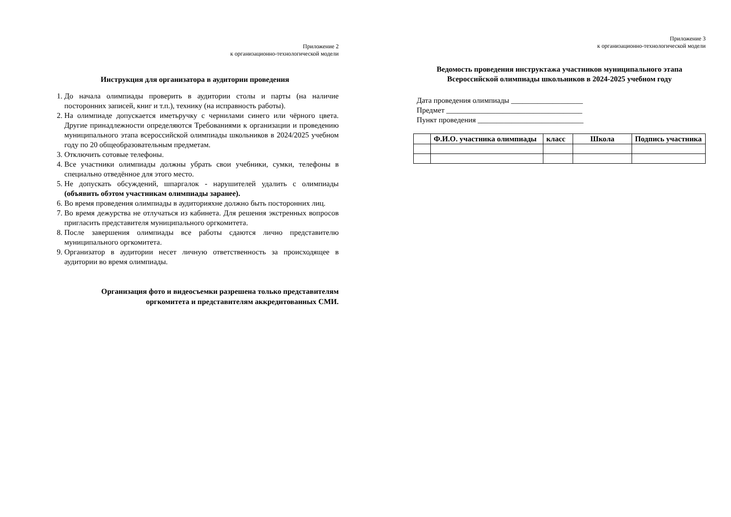Приложение 2
к организационно-технологической модели
Инструкция для организатора в аудитории проведения
1. До начала олимпиады проверить в аудитории столы и парты (на наличие посторонних записей, книг и т.п.), технику (на исправность работы).
2. На олимпиаде допускается иметьручку с чернилами синего или чёрного цвета. Другие принадлежности определяются Требованиями к организации и проведению муниципального этапа всероссийской олимпиады школьников в 2024/2025 учебном году по 20 общеобразовательным предметам.
3. Отключить сотовые телефоны.
4. Все участники олимпиады должны убрать свои учебники, сумки, телефоны в специально отведённое для этого место.
5. Не допускать обсуждений, шпаргалок - нарушителей удалить с олимпиады (объявить обэтом участникам олимпиады заранее).
6. Во время проведения олимпиады в аудиторияхне должно быть посторонних лиц.
7. Во время дежурства не отлучаться из кабинета. Для решения экстренных вопросов пригласить представителя муниципального оргкомитета.
8. После завершения олимпиады все работы сдаются лично представителю муниципального оргкомитета.
9. Организатор в аудитории несет личную ответственность за происходящее в аудитории во время олимпиады.
Организация фото и видеосъемки разрешена только представителям
оргкомитета и представителям аккредитованных СМИ.
Приложение 3
к организационно-технологической модели
Ведомость проведения инструктажа участников муниципального этапа
Всероссийской олимпиады школьников в 2024-2025 учебном году
Дата проведения олимпиады ___________________
Предмет ____________________________________
Пункт проведения ____________________________
| | Ф.И.О. участника олимпиады | класс | Школа | Подпись участника |
| --- | --- | --- | --- | --- |